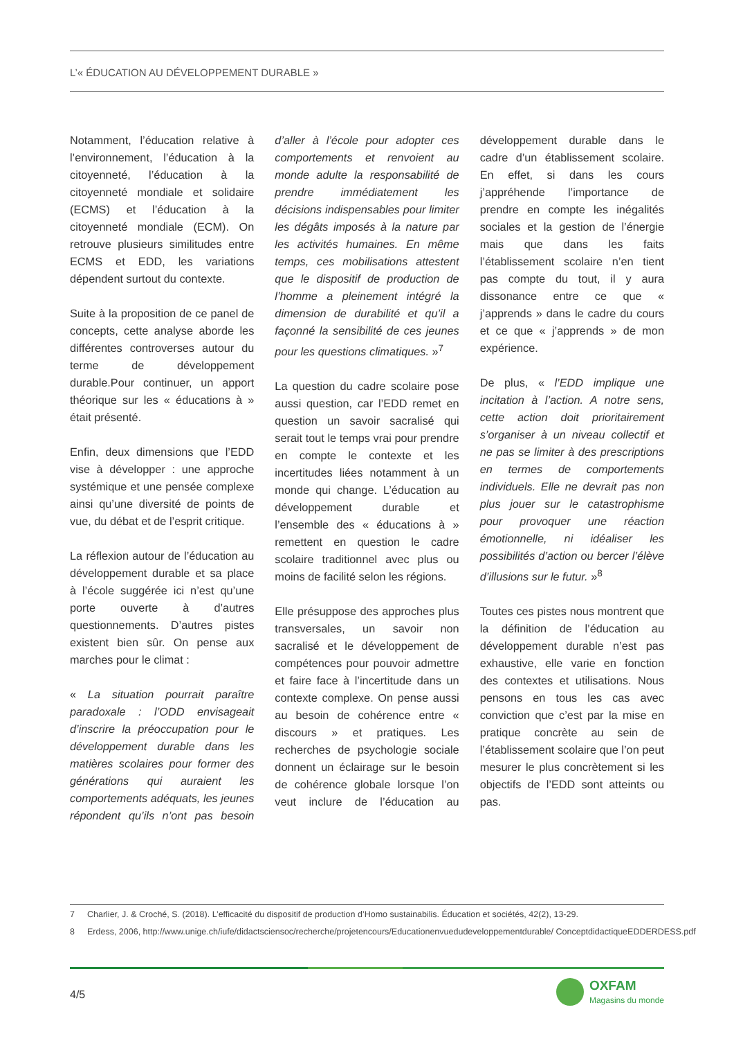L’« ÉDUCATION AU DÉVELOPPEMENT DURABLE »
Notamment, l’éducation relative à l’environnement, l’éducation à la citoyenneté, l’éducation à la citoyenneté mondiale et solidaire (ECMS) et l’éducation à la citoyenneté mondiale (ECM). On retrouve plusieurs similitudes entre ECMS et EDD, les variations dépendent surtout du contexte.
Suite à la proposition de ce panel de concepts, cette analyse aborde les différentes controverses autour du terme de développement durable.Pour continuer, un apport théorique sur les « éducations à » était présenté.
Enfin, deux dimensions que l’EDD vise à développer : une approche systémique et une pensée complexe ainsi qu’une diversité de points de vue, du débat et de l’esprit critique.
La réflexion autour de l’éducation au développement durable et sa place à l’école suggérée ici n’est qu’une porte ouverte à d’autres questionnements. D’autres pistes existent bien sûr. On pense aux marches pour le climat :
« La situation pourrait paraître paradoxale : l’ODD envisageait d’inscrire la préoccupation pour le développement durable dans les matières scolaires pour former des générations qui auraient les comportements adéquats, les jeunes répondent qu’ils n’ont pas besoin d’aller à l’école pour adopter ces comportements et renvoient au monde adulte la responsabilité de prendre immédiatement les décisions indispensables pour limiter les dégâts imposés à la nature par les activités humaines. En même temps, ces mobilisations attestent que le dispositif de production de l’homme a pleinement intégré la dimension de durabilité et qu’il a façonné la sensibilité de ces jeunes pour les questions climatiques. »<sup>7</sup>
La question du cadre scolaire pose aussi question, car l’EDD remet en question un savoir sacralisé qui serait tout le temps vrai pour prendre en compte le contexte et les incertitudes liées notamment à un monde qui change. L’éducation au développement durable et l’ensemble des « éducations à » remettent en question le cadre scolaire traditionnel avec plus ou moins de facilité selon les régions.
Elle présuppose des approches plus transversales, un savoir non sacralisé et le développement de compétences pour pouvoir admettre et faire face à l’incertitude dans un contexte complexe. On pense aussi au besoin de cohérence entre « discours » et pratiques. Les recherches de psychologie sociale donnent un éclairage sur le besoin de cohérence globale lorsque l’on veut inclure de l’éducation au développement durable dans le cadre d’un établissement scolaire. En effet, si dans les cours j’appréhende l’importance de prendre en compte les inégalités sociales et la gestion de l’énergie mais que dans les faits l’établissement scolaire n’en tient pas compte du tout, il y aura dissonance entre ce que « j’apprends » dans le cadre du cours et ce que « j’apprends » de mon expérience.
De plus, « l’EDD implique une incitation à l’action. A notre sens, cette action doit prioritairement s’organiser à un niveau collectif et ne pas se limiter à des prescriptions en termes de comportements individuels. Elle ne devrait pas non plus jouer sur le catastrophisme pour provoquer une réaction émotionnelle, ni idéaliser les possibilités d’action ou bercer l’élève d’illusions sur le futur. »<sup>8</sup>
Toutes ces pistes nous montrent que la définition de l’éducation au développement durable n’est pas exhaustive, elle varie en fonction des contextes et utilisations. Nous pensons en tous les cas avec conviction que c’est par la mise en pratique concrète au sein de l’établissement scolaire que l’on peut mesurer le plus concrètement si les objectifs de l’EDD sont atteints ou pas.
7 Charlier, J. & Croché, S. (2018). L’efficacité du dispositif de production d’Homo sustainabilis. Éducation et sociétés, 42(2), 13-29.
8 Erdess, 2006, http://www.unige.ch/iufe/didactsciensoc/recherche/projetencours/Educationenvuedudeveloppementdurable/ ConceptdidactiqueEDDERDESS.pdf
4/5
OXFAM
Magasins du monde